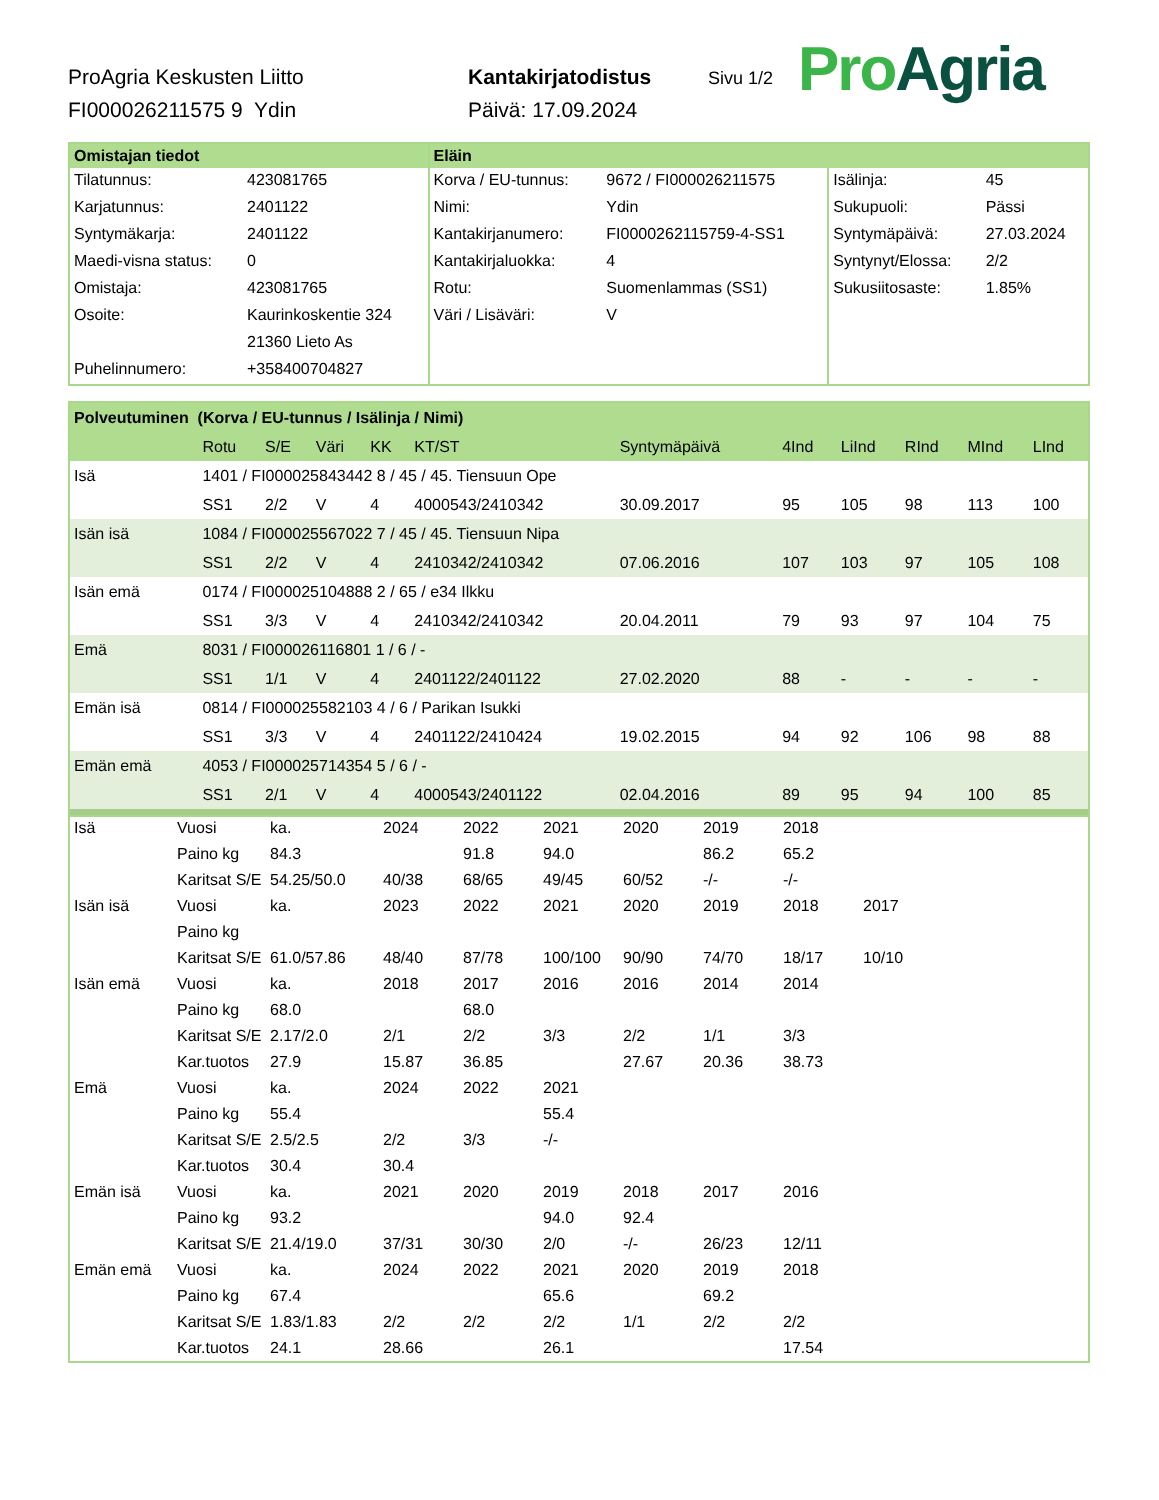ProAgria Keskusten Liitto
FI000026211575 9 Ydin
Kantakirjatodistus
Päivä: 17.09.2024
Sivu 1/2
Pro Agria
| Omistajan tiedot | | Eläin | | | |
| --- | --- | --- | --- | --- | --- |
| Tilatunnus: | 423081765 | Korva / EU-tunnus: | 9672 / FI000026211575 | Isälinja: | 45 |
| Karjatunnus: | 2401122 | Nimi: | Ydin | Sukupuoli: | Pässi |
| Syntymäkarja: | 2401122 | Kantakirjanumero: | FI0000262115759-4-SS1 | Syntymäpäivä: | 27.03.2024 |
| Maedi-visna status: | 0 | Kantakirjaluokka: | 4 | Syntynyt/Elossa: | 2/2 |
| Omistaja: | 423081765 | Rotu: | Suomenlammas (SS1) | Sukusiitosaste: | 1.85% |
| Osoite: | Kaurinkoskentie 324 | Väri / Lisäväri: | V | | |
| | 21360 Lieto As | | | | |
| Puhelinnumero: | +358400704827 | | | | |
| Polveutuminen (Korva / EU-tunnus / Isälinja / Nimi) | | | | | | | | | | | |
| --- | --- | --- | --- | --- | --- | --- | --- | --- | --- | --- | --- |
| | Rotu | S/E | Väri | KK | KT/ST | Syntymäpäivä | 4Ind | LiInd | RInd | MInd | LInd |
| Isä | 1401 / FI000025843442 8 / 45 / 45. Tiensuun Ope | | | | | | | | | | |
| | SS1 | 2/2 | V | 4 | 4000543/2410342 | 30.09.2017 | 95 | 105 | 98 | 113 | 100 |
| Isän isä | 1084 / FI000025567022 7 / 45 / 45. Tiensuun Nipa | | | | | | | | | | |
| | SS1 | 2/2 | V | 4 | 2410342/2410342 | 07.06.2016 | 107 | 103 | 97 | 105 | 108 |
| Isän emä | 0174 / FI000025104888 2 / 65 / e34 Ilkku | | | | | | | | | | |
| | SS1 | 3/3 | V | 4 | 2410342/2410342 | 20.04.2011 | 79 | 93 | 97 | 104 | 75 |
| Emä | 8031 / FI000026116801 1 / 6 / - | | | | | | | | | | |
| | SS1 | 1/1 | V | 4 | 2401122/2401122 | 27.02.2020 | 88 | - | - | - | - |
| Emän isä | 0814 / FI000025582103 4 / 6 / Parikan Isukki | | | | | | | | | | |
| | SS1 | 3/3 | V | 4 | 2401122/2410424 | 19.02.2015 | 94 | 92 | 106 | 98 | 88 |
| Emän emä | 4053 / FI000025714354 5 / 6 / - | | | | | | | | | | |
| | SS1 | 2/1 | V | 4 | 4000543/2401122 | 02.04.2016 | 89 | 95 | 94 | 100 | 85 |
| Isä | Vuosi | ka. | 2024 | 2022 | 2021 | 2020 | 2019 | 2018 | |
| | Paino kg | 84.3 | | 91.8 | 94.0 | | 86.2 | 65.2 | |
| | Karitsat S/E | 54.25/50.0 | 40/38 | 68/65 | 49/45 | 60/52 | -/- | -/- | |
| Isän isä | Vuosi | ka. | 2023 | 2022 | 2021 | 2020 | 2019 | 2018 | 2017 |
| | Paino kg | | | | | | | | |
| | Karitsat S/E | 61.0/57.86 | 48/40 | 87/78 | 100/100 | 90/90 | 74/70 | 18/17 | 10/10 |
| Isän emä | Vuosi | ka. | 2018 | 2017 | 2016 | 2016 | 2014 | 2014 | |
| | Paino kg | 68.0 | | 68.0 | | | | | |
| | Karitsat S/E | 2.17/2.0 | 2/1 | 2/2 | 3/3 | 2/2 | 1/1 | 3/3 | |
| | Kar.tuotos | 27.9 | 15.87 | 36.85 | | 27.67 | 20.36 | 38.73 | |
| Emä | Vuosi | ka. | 2024 | 2022 | 2021 | | | | |
| | Paino kg | 55.4 | | | 55.4 | | | | |
| | Karitsat S/E | 2.5/2.5 | 2/2 | 3/3 | -/- | | | | |
| | Kar.tuotos | 30.4 | 30.4 | | | | | | |
| Emän isä | Vuosi | ka. | 2021 | 2020 | 2019 | 2018 | 2017 | 2016 | |
| | Paino kg | 93.2 | | | 94.0 | 92.4 | | | |
| | Karitsat S/E | 21.4/19.0 | 37/31 | 30/30 | 2/0 | -/- | 26/23 | 12/11 | |
| Emän emä | Vuosi | ka. | 2024 | 2022 | 2021 | 2020 | 2019 | 2018 | |
| | Paino kg | 67.4 | | | 65.6 | | 69.2 | | |
| | Karitsat S/E | 1.83/1.83 | 2/2 | 2/2 | 2/2 | 1/1 | 2/2 | 2/2 | |
| | Kar.tuotos | 24.1 | 28.66 | | 26.1 | | | 17.54 | |